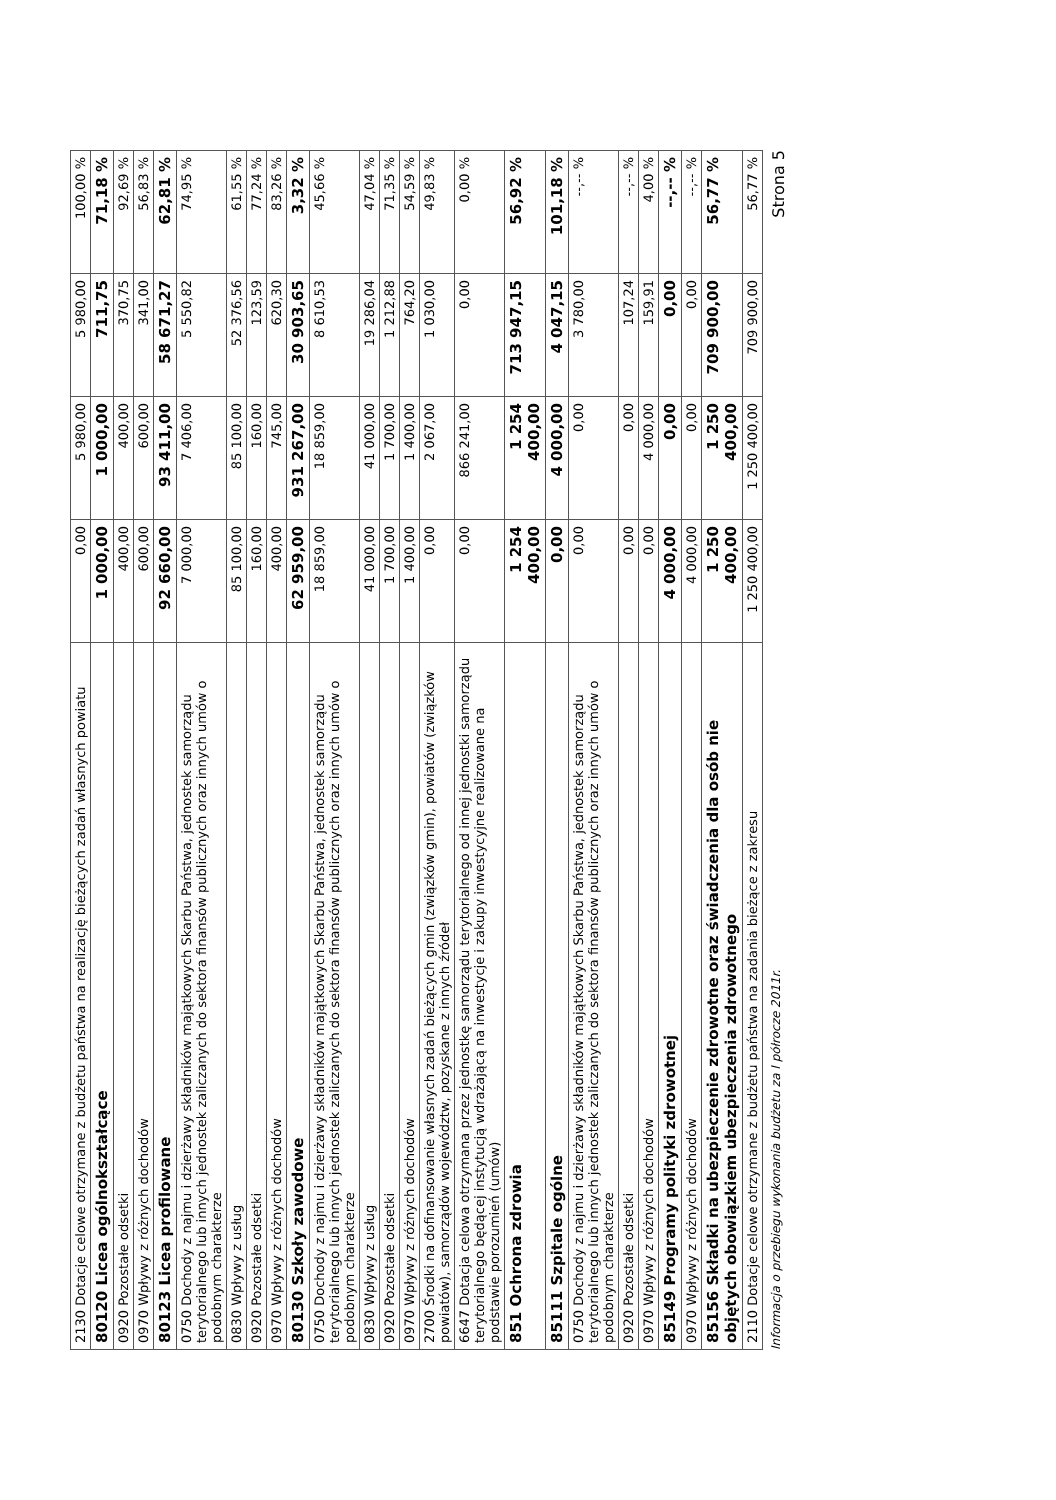| 2130 Dotacje celowe otrzymane z budżetu państwa na realizację bieżących zadań własnych powiatu | 0,00 | 5 980,00 | 5 980,00 | 100,00 % |
| 80120 Licea ogólnokształcące | 1 000,00 | 1 000,00 | 711,75 | 71,18 % |
| 0920 Pozostałe odsetki | 400,00 | 400,00 | 370,75 | 92,69 % |
| 0970 Wpływy z różnych dochodów | 600,00 | 600,00 | 341,00 | 56,83 % |
| 80123 Licea profilowane | 92 660,00 | 93 411,00 | 58 671,27 | 62,81 % |
| 0750 Dochody z najmu i dzierżawy składników majątkowych Skarbu Państwa, jednostek samorządu terytorialnego lub innych jednostek zaliczanych do sektora finansów publicznych oraz innych umów o podobnym charakterze | 7 000,00 | 7 406,00 | 5 550,82 | 74,95 % |
| 0830 Wpływy z usług | 85 100,00 | 85 100,00 | 52 376,56 | 61,55 % |
| 0920 Pozostałe odsetki | 160,00 | 160,00 | 123,59 | 77,24 % |
| 0970 Wpływy z różnych dochodów | 400,00 | 745,00 | 620,30 | 83,26 % |
| 80130 Szkoły zawodowe | 62 959,00 | 931 267,00 | 30 903,65 | 3,32 % |
| 0750 Dochody z najmu i dzierżawy składników majątkowych Skarbu Państwa, jednostek samorządu terytorialnego lub innych jednostek zaliczanych do sektora finansów publicznych oraz innych umów o podobnym charakterze | 18 859,00 | 18 859,00 | 8 610,53 | 45,66 % |
| 0830 Wpływy z usług | 41 000,00 | 41 000,00 | 19 286,04 | 47,04 % |
| 0920 Pozostałe odsetki | 1 700,00 | 1 700,00 | 1 212,88 | 71,35 % |
| 0970 Wpływy z różnych dochodów | 1 400,00 | 1 400,00 | 764,20 | 54,59 % |
| 2700 Środki na dofinansowanie własnych zadań bieżących gmin (związków gmin), powiatów (związków powiatów), samorządów województw, pozyskane z innych źródeł | 0,00 | 2 067,00 | 1 030,00 | 49,83 % |
| 6647 Dotacja celowa otrzymana przez jednostkę samorządu terytorialnego od innej jednostki samorządu terytorialnego będącej instytucją wdrażającą na inwestycje i zakupy inwestycyjne realizowane na podstawie porozumień (umów) | 0,00 | 866 241,00 | 0,00 | 0,00 % |
| 851 Ochrona zdrowia | 1 254 400,00 | 1 254 400,00 | 713 947,15 | 56,92 % |
| 85111 Szpitale ogólne | 0,00 | 4 000,00 | 4 047,15 | 101,18 % |
| 0750 Dochody z najmu i dzierżawy składników majątkowych Skarbu Państwa, jednostek samorządu terytorialnego lub innych jednostek zaliczanych do sektora finansów publicznych oraz innych umów o podobnym charakterze | 0,00 | 0,00 | 3 780,00 | --,-- % |
| 0920 Pozostałe odsetki | 0,00 | 0,00 | 107,24 | --,-- % |
| 0970 Wpływy z różnych dochodów | 0,00 | 4 000,00 | 159,91 | 4,00 % |
| 85149 Programy polityki zdrowotnej | 4 000,00 | 0,00 | 0,00 | --,-- % |
| 0970 Wpływy z różnych dochodów | 4 000,00 | 0,00 | 0,00 | --,-- % |
| 85156 Składki na ubezpieczenie zdrowotne oraz świadczenia dla osób nie objętych obowiązkiem ubezpieczenia zdrowotnego | 1 250 400,00 | 1 250 400,00 | 709 900,00 | 56,77 % |
| 2110 Dotacje celowe otrzymane z budżetu państwa na zadania bieżące z zakresu | 1 250 400,00 | 1 250 400,00 | 709 900,00 | 56,77 % |
Informacja o przebiegu wykonania budżetu za I półrocze 2011r. Strona 5